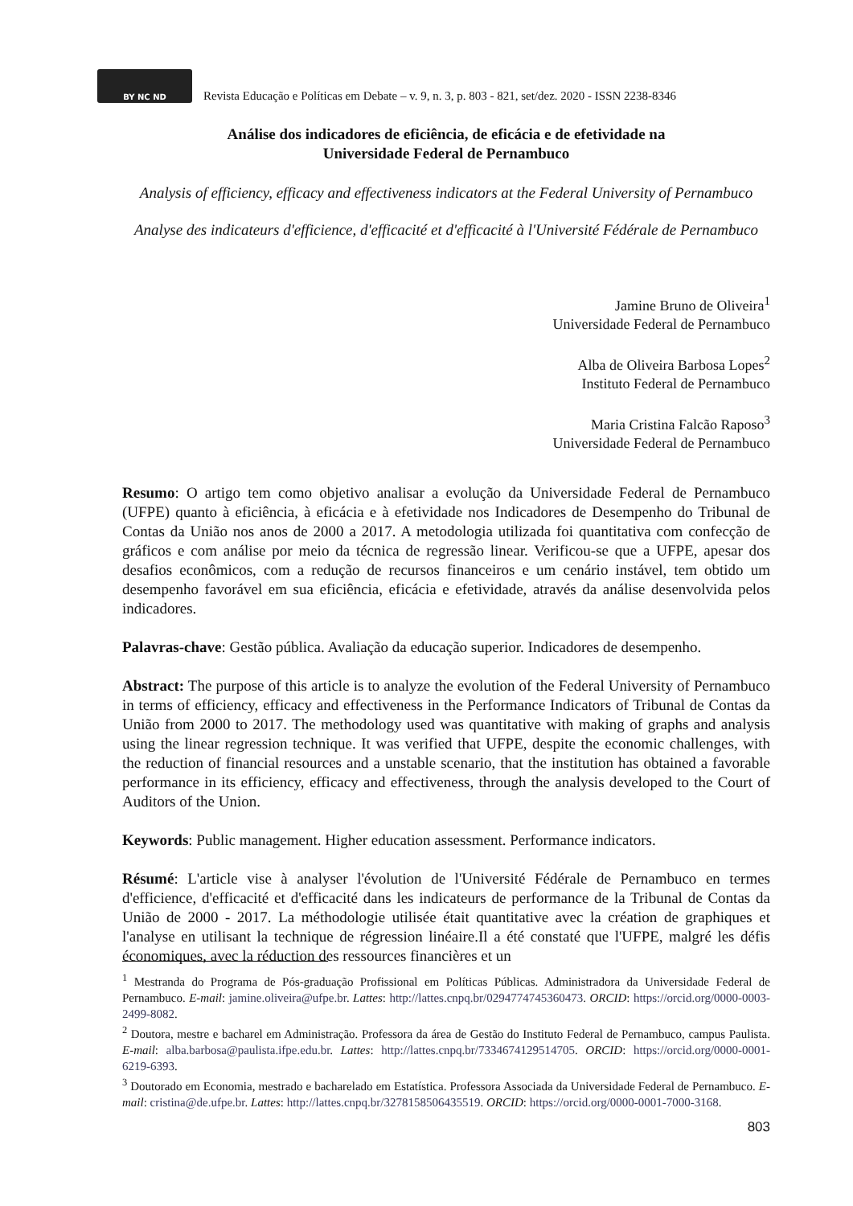BY NC ND
Revista Educação e Políticas em Debate – v. 9, n. 3, p. 803 - 821, set/dez. 2020 - ISSN 2238-8346
Análise dos indicadores de eficiência, de eficácia e de efetividade na
Universidade Federal de Pernambuco
Analysis of efficiency, efficacy and effectiveness indicators at the Federal University of Pernambuco
Analyse des indicateurs d'efficience, d'efficacité et d'efficacité à l'Université Fédérale de Pernambuco
Jamine Bruno de Oliveira<sup>1</sup>
Universidade Federal de Pernambuco
Alba de Oliveira Barbosa Lopes<sup>2</sup>
Instituto Federal de Pernambuco
Maria Cristina Falcão Raposo<sup>3</sup>
Universidade Federal de Pernambuco
Resumo: O artigo tem como objetivo analisar a evolução da Universidade Federal de Pernambuco (UFPE) quanto à eficiência, à eficácia e à efetividade nos Indicadores de Desempenho do Tribunal de Contas da União nos anos de 2000 a 2017. A metodologia utilizada foi quantitativa com confecção de gráficos e com análise por meio da técnica de regressão linear. Verificou-se que a UFPE, apesar dos desafios econômicos, com a redução de recursos financeiros e um cenário instável, tem obtido um desempenho favorável em sua eficiência, eficácia e efetividade, através da análise desenvolvida pelos indicadores.
Palavras-chave: Gestão pública. Avaliação da educação superior. Indicadores de desempenho.
Abstract: The purpose of this article is to analyze the evolution of the Federal University of Pernambuco in terms of efficiency, efficacy and effectiveness in the Performance Indicators of Tribunal de Contas da União from 2000 to 2017. The methodology used was quantitative with making of graphs and analysis using the linear regression technique. It was verified that UFPE, despite the economic challenges, with the reduction of financial resources and a unstable scenario, that the institution has obtained a favorable performance in its efficiency, efficacy and effectiveness, through the analysis developed to the Court of Auditors of the Union.
Keywords: Public management. Higher education assessment. Performance indicators.
Résumé: L'article vise à analyser l'évolution de l'Université Fédérale de Pernambuco en termes d'efficience, d'efficacité et d'efficacité dans les indicateurs de performance de la Tribunal de Contas da União de 2000 - 2017. La méthodologie utilisée était quantitative avec la création de graphiques et l'analyse en utilisant la technique de régression linéaire.Il a été constaté que l'UFPE, malgré les défis économiques, avec la réduction des ressources financières et un
<sup>1</sup> Mestranda do Programa de Pós-graduação Profissional em Políticas Públicas. Administradora da Universidade Federal de Pernambuco. E-mail: jamine.oliveira@ufpe.br. Lattes: http://lattes.cnpq.br/0294774745360473. ORCID: https://orcid.org/0000-0003-2499-8082.
<sup>2</sup> Doutora, mestre e bacharel em Administração. Professora da área de Gestão do Instituto Federal de Pernambuco, campus Paulista. E-mail: alba.barbosa@paulista.ifpe.edu.br. Lattes: http://lattes.cnpq.br/7334674129514705. ORCID: https://orcid.org/0000-0001-6219-6393.
<sup>3</sup> Doutorado em Economia, mestrado e bacharelado em Estatística. Professora Associada da Universidade Federal de Pernambuco. E-mail: cristina@de.ufpe.br. Lattes: http://lattes.cnpq.br/3278158506435519. ORCID: https://orcid.org/0000-0001-7000-3168.
803